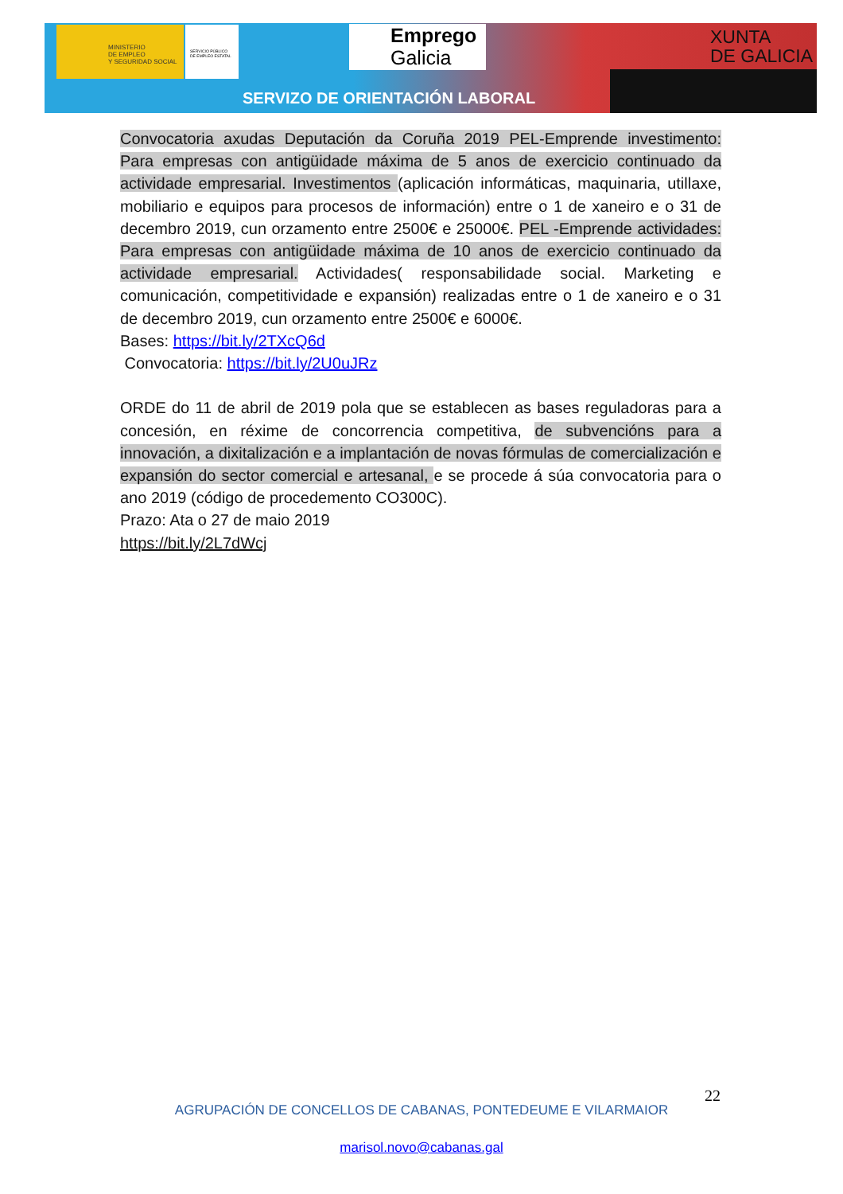MINISTERIO
DE EMPLEO
Y SEGURIDAD SOCIAL
SERVICIO PÚBLICO
DE EMPLEO ESTATAL
Emprego
Galicia
XUNTA
DE GALICIA
SERVIZO DE ORIENTACIÓN LABORAL
Convocatoria axudas Deputación da Coruña 2019 PEL-Emprende investimento: Para empresas con antigüidade máxima de 5 anos de exercicio continuado da actividade empresarial. Investimentos (aplicación informáticas, maquinaria, utillaxe, mobiliario e equipos para procesos de información) entre o 1 de xaneiro e o 31 de decembro 2019, cun orzamento entre 2500€ e 25000€. PEL -Emprende actividades: Para empresas con antigüidade máxima de 10 anos de exercicio continuado da actividade empresarial. Actividades( responsabilidade social. Marketing e comunicación, competitividade e expansión) realizadas entre o 1 de xaneiro e o 31 de decembro 2019, cun orzamento entre 2500€ e 6000€.
Bases: https://bit.ly/2TXcQ6d
Convocatoria: https://bit.ly/2U0uJRz
ORDE do 11 de abril de 2019 pola que se establecen as bases reguladoras para a concesión, en réxime de concorrencia competitiva, de subvencións para a innovación, a dixitalización e a implantación de novas fórmulas de comercialización e expansión do sector comercial e artesanal, e se procede á súa convocatoria para o ano 2019 (código de procedemento CO300C).
Prazo: Ata o 27 de maio 2019
https://bit.ly/2L7dWcj
22
AGRUPACIÓN DE CONCELLOS DE CABANAS, PONTEDEUME E VILARMAIOR
marisol.novo@cabanas.gal